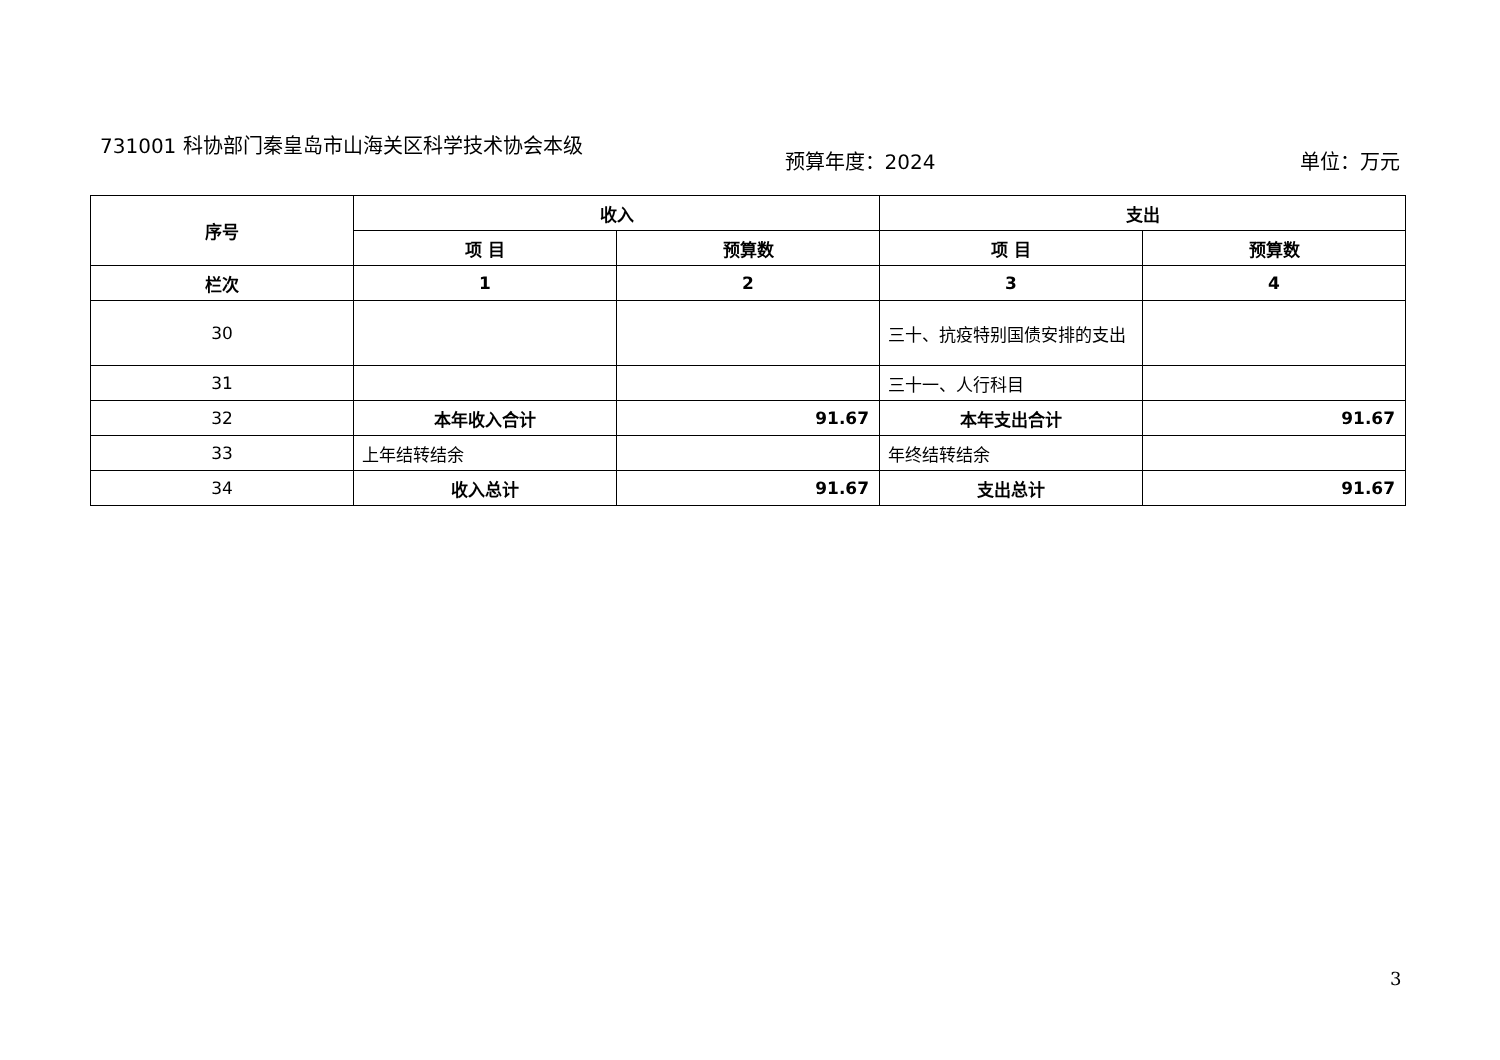731001 科协部门秦皇岛市山海关区科学技术协会本级
预算年度：2024 单位：万元
| 序号 | 收入 | | 支出 | |
| --- | --- | --- | --- | --- |
| | 项 目 | 预算数 | 项 目 | 预算数 |
| 栏次 | 1 | 2 | 3 | 4 |
| 30 | | | 三十、抗疫特别国债安排的支出 | |
| 31 | | | 三十一、人行科目 | |
| 32 | 本年收入合计 | 91.67 | 本年支出合计 | 91.67 |
| 33 | 上年结转结余 | | 年终结转结余 | |
| 34 | 收入总计 | 91.67 | 支出总计 | 91.67 |
3